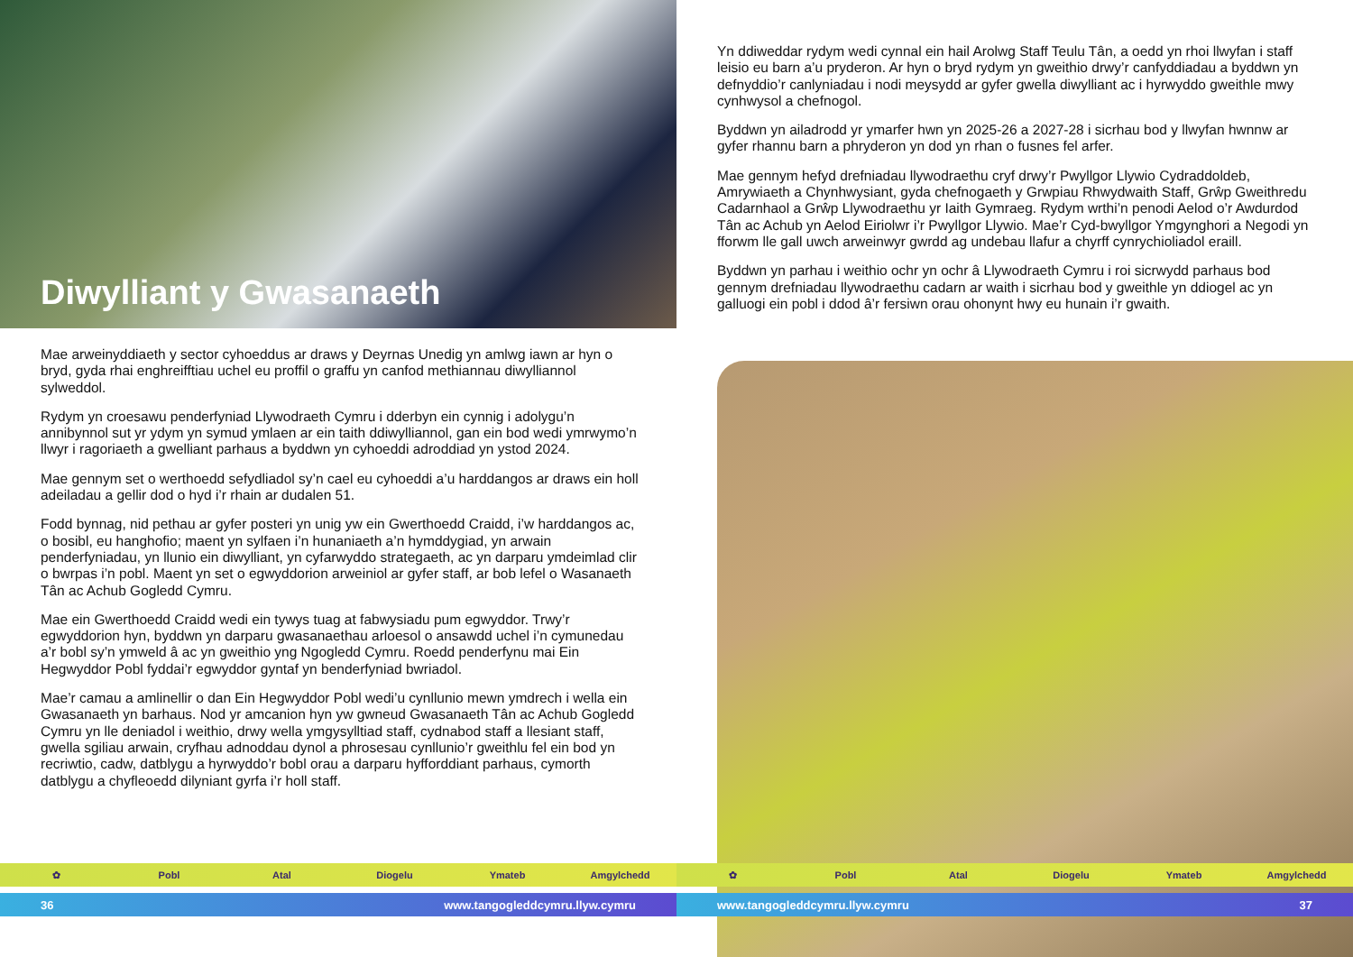Diwylliant y Gwasanaeth
Mae arweinyddiaeth y sector cyhoeddus ar draws y Deyrnas Unedig yn amlwg iawn ar hyn o bryd, gyda rhai enghreifftiau uchel eu proffil o graffu yn canfod methiannau diwylliannol sylweddol.
Rydym yn croesawu penderfyniad Llywodraeth Cymru i dderbyn ein cynnig i adolygu’n annibynnol sut yr ydym yn symud ymlaen ar ein taith ddiwylliannol, gan ein bod wedi ymrwymo’n llwyr i ragoriaeth a gwelliant parhaus a byddwn yn cyhoeddi adroddiad yn ystod 2024.
Mae gennym set o werthoedd sefydliadol sy’n cael eu cyhoeddi a’u harddangos ar draws ein holl adeiladau a gellir dod o hyd i’r rhain ar dudalen 51.
Fodd bynnag, nid pethau ar gyfer posteri yn unig yw ein Gwerthoedd Craidd, i’w harddangos ac, o bosibl, eu hanghofio; maent yn sylfaen i’n hunaniaeth a’n hymddygiad, yn arwain penderfyniadau, yn llunio ein diwylliant, yn cyfarwyddo strategaeth, ac yn darparu ymdeimlad clir o bwrpas i’n pobl. Maent yn set o egwyddorion arweiniol ar gyfer staff, ar bob lefel o Wasanaeth Tân ac Achub Gogledd Cymru.
Mae ein Gwerthoedd Craidd wedi ein tywys tuag at fabwysiadu pum egwyddor. Trwy’r egwyddorion hyn, byddwn yn darparu gwasanaethau arloesol o ansawdd uchel i’n cymunedau a’r bobl sy’n ymweld â ac yn gweithio yng Ngogledd Cymru. Roedd penderfynu mai Ein Hegwyddor Pobl fyddai’r egwyddor gyntaf yn benderfyniad bwriadol.
Mae’r camau a amlinellir o dan Ein Hegwyddor Pobl wedi’u cynllunio mewn ymdrech i wella ein Gwasanaeth yn barhaus. Nod yr amcanion hyn yw gwneud Gwasanaeth Tân ac Achub Gogledd Cymru yn lle deniadol i weithio, drwy wella ymgysylltiad staff, cydnabod staff a llesiant staff, gwella sgiliau arwain, cryfhau adnoddau dynol a phrosesau cynllunio’r gweithlu fel ein bod yn recriwtio, cadw, datblygu a hyrwyddo’r bobl orau a darparu hyfforddiant parhaus, cymorth datblygu a chyfleoedd dilyniant gyrfa i’r holl staff.
✿ Pobl Atal Diogelu Ymateb Amgylchedd
36 www.tangogleddcymru.llyw.cymru
Yn ddiweddar rydym wedi cynnal ein hail Arolwg Staff Teulu Tân, a oedd yn rhoi llwyfan i staff leisio eu barn a’u pryderon. Ar hyn o bryd rydym yn gweithio drwy’r canfyddiadau a byddwn yn defnyddio’r canlyniadau i nodi meysydd ar gyfer gwella diwylliant ac i hyrwyddo gweithle mwy cynhwysol a chefnogol.
Byddwn yn ailadrodd yr ymarfer hwn yn 2025-26 a 2027-28 i sicrhau bod y llwyfan hwnnw ar gyfer rhannu barn a phryderon yn dod yn rhan o fusnes fel arfer.
Mae gennym hefyd drefniadau llywodraethu cryf drwy’r Pwyllgor Llywio Cydraddoldeb, Amrywiaeth a Chynhwysiant, gyda chefnogaeth y Grwpiau Rhwydwaith Staff, Grŵp Gweithredu Cadarnhaol a Grŵp Llywodraethu yr Iaith Gymraeg. Rydym wrthi’n penodi Aelod o’r Awdurdod Tân ac Achub yn Aelod Eiriolwr i’r Pwyllgor Llywio. Mae’r Cyd-bwyllgor Ymgynghori a Negodi yn fforwm lle gall uwch arweinwyr gwrdd ag undebau llafur a chyrff cynrychioliadol eraill.
Byddwn yn parhau i weithio ochr yn ochr â Llywodraeth Cymru i roi sicrwydd parhaus bod gennym drefniadau llywodraethu cadarn ar waith i sicrhau bod y gweithle yn ddiogel ac yn galluogi ein pobl i ddod â’r fersiwn orau ohonynt hwy eu hunain i’r gwaith.
✿ Pobl Atal Diogelu Ymateb Amgylchedd
www.tangogleddcymru.llyw.cymru 37